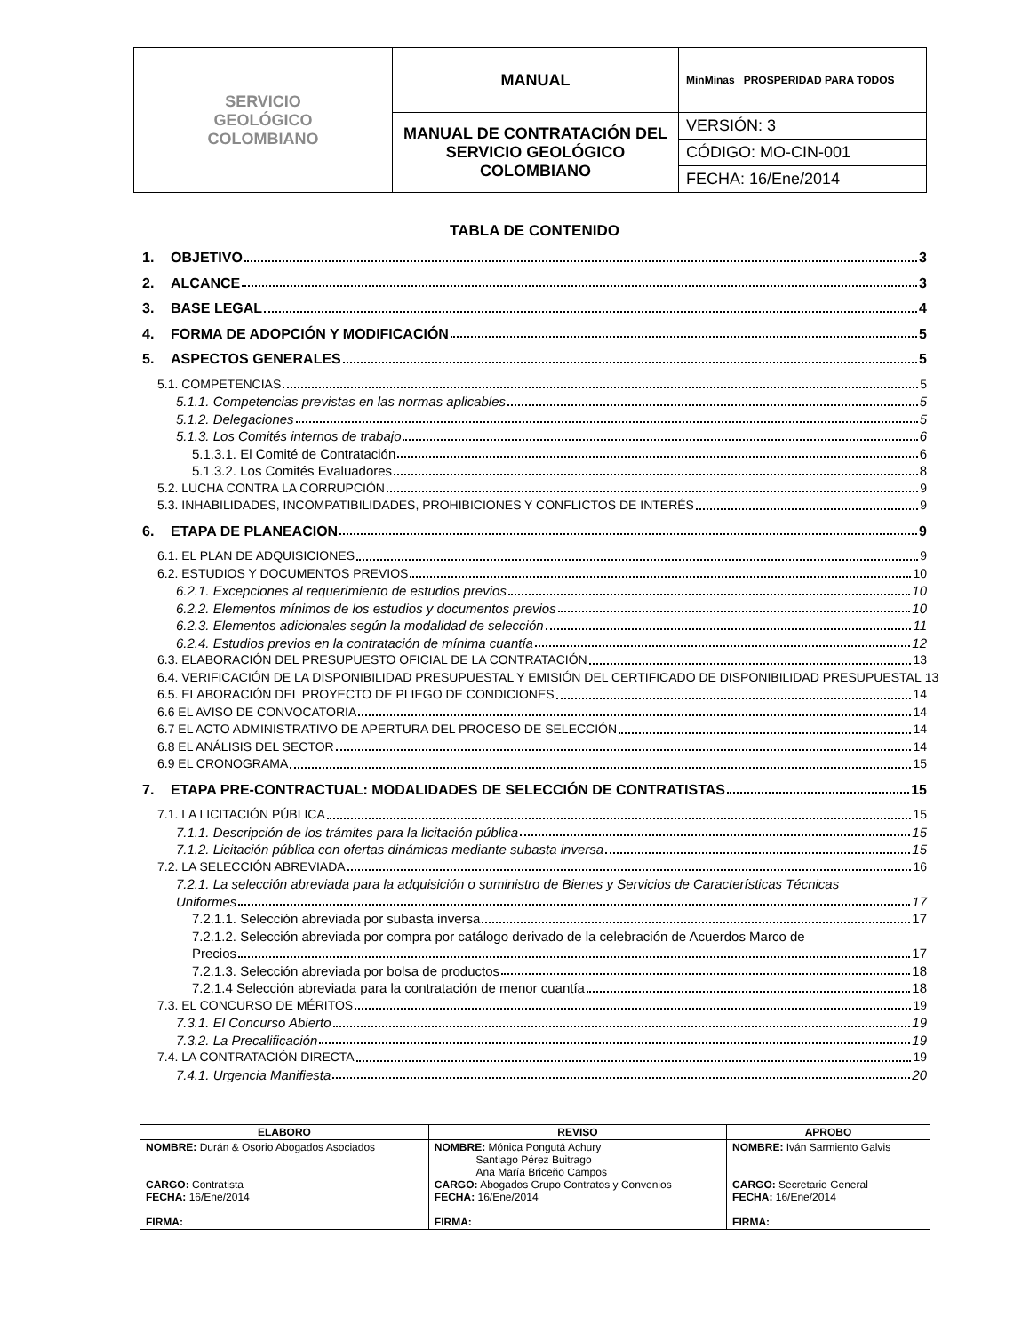| SERVICIO GEOLÓGICO COLOMBIANO | MANUAL | MinMinas PROSPERIDAD PARA TODOS |
| | MANUAL DE CONTRATACIÓN DEL SERVICIO GEOLÓGICO COLOMBIANO | VERSIÓN: 3 |
| | | CÓDIGO: MO-CIN-001 |
| | | FECHA: 16/Ene/2014 |
TABLA DE CONTENIDO
1. OBJETIVO 3
2. ALCANCE 3
3. BASE LEGAL 4
4. FORMA DE ADOPCIÓN Y MODIFICACIÓN 5
5. ASPECTOS GENERALES 5
5.1. COMPETENCIAS 5
5.1.1. Competencias previstas en las normas aplicables 5
5.1.2. Delegaciones 5
5.1.3. Los Comités internos de trabajo 6
5.1.3.1. El Comité de Contratación 6
5.1.3.2. Los Comités Evaluadores 8
5.2. LUCHA CONTRA LA CORRUPCIÓN 9
5.3. INHABILIDADES, INCOMPATIBILIDADES, PROHIBICIONES Y CONFLICTOS DE INTERÉS 9
6. ETAPA DE PLANEACION 9
6.1. EL PLAN DE ADQUISICIONES 9
6.2. ESTUDIOS Y DOCUMENTOS PREVIOS 10
6.2.1. Excepciones al requerimiento de estudios previos 10
6.2.2. Elementos mínimos de los estudios y documentos previos 10
6.2.3. Elementos adicionales según la modalidad de selección 11
6.2.4. Estudios previos en la contratación de mínima cuantía 12
6.3. ELABORACIÓN DEL PRESUPUESTO OFICIAL DE LA CONTRATACIÓN 13
6.4. VERIFICACIÓN DE LA DISPONIBILIDAD PRESUPUESTAL Y EMISIÓN DEL CERTIFICADO DE DISPONIBILIDAD PRESUPUESTAL 13
6.5. ELABORACIÓN DEL PROYECTO DE PLIEGO DE CONDICIONES 14
6.6 EL AVISO DE CONVOCATORIA 14
6.7 EL ACTO ADMINISTRATIVO DE APERTURA DEL PROCESO DE SELECCIÓN 14
6.8 EL ANÁLISIS DEL SECTOR 14
6.9 EL CRONOGRAMA 15
7. ETAPA PRE-CONTRACTUAL: MODALIDADES DE SELECCIÓN DE CONTRATISTAS 15
7.1. LA LICITACIÓN PÚBLICA 15
7.1.1. Descripción de los trámites para la licitación pública 15
7.1.2. Licitación pública con ofertas dinámicas mediante subasta inversa 15
7.2. LA SELECCIÓN ABREVIADA 16
7.2.1. La selección abreviada para la adquisición o suministro de Bienes y Servicios de Características Técnicas
Uniformes 17
7.2.1.1. Selección abreviada por subasta inversa 17
7.2.1.2. Selección abreviada por compra por catálogo derivado de la celebración de Acuerdos Marco de
Precios 17
7.2.1.3. Selección abreviada por bolsa de productos 18
7.2.1.4 Selección abreviada para la contratación de menor cuantía 18
7.3. EL CONCURSO DE MÉRITOS 19
7.3.1. El Concurso Abierto 19
7.3.2. La Precalificación 19
7.4. LA CONTRATACIÓN DIRECTA 19
7.4.1. Urgencia Manifiesta 20
| ELABORO | REVISO | APROBO |
| --- | --- | --- |
| NOMBRE: Durán & Osorio Abogados Asociados CARGO: Contratista FECHA: 16/Ene/2014 FIRMA: | NOMBRE: Mónica Pongutá Achury Santiago Pérez Buitrago Ana María Briceño Campos CARGO: Abogados Grupo Contratos y Convenios FECHA: 16/Ene/2014 FIRMA: | NOMBRE: Iván Sarmiento Galvis CARGO: Secretario General FECHA: 16/Ene/2014 FIRMA: |